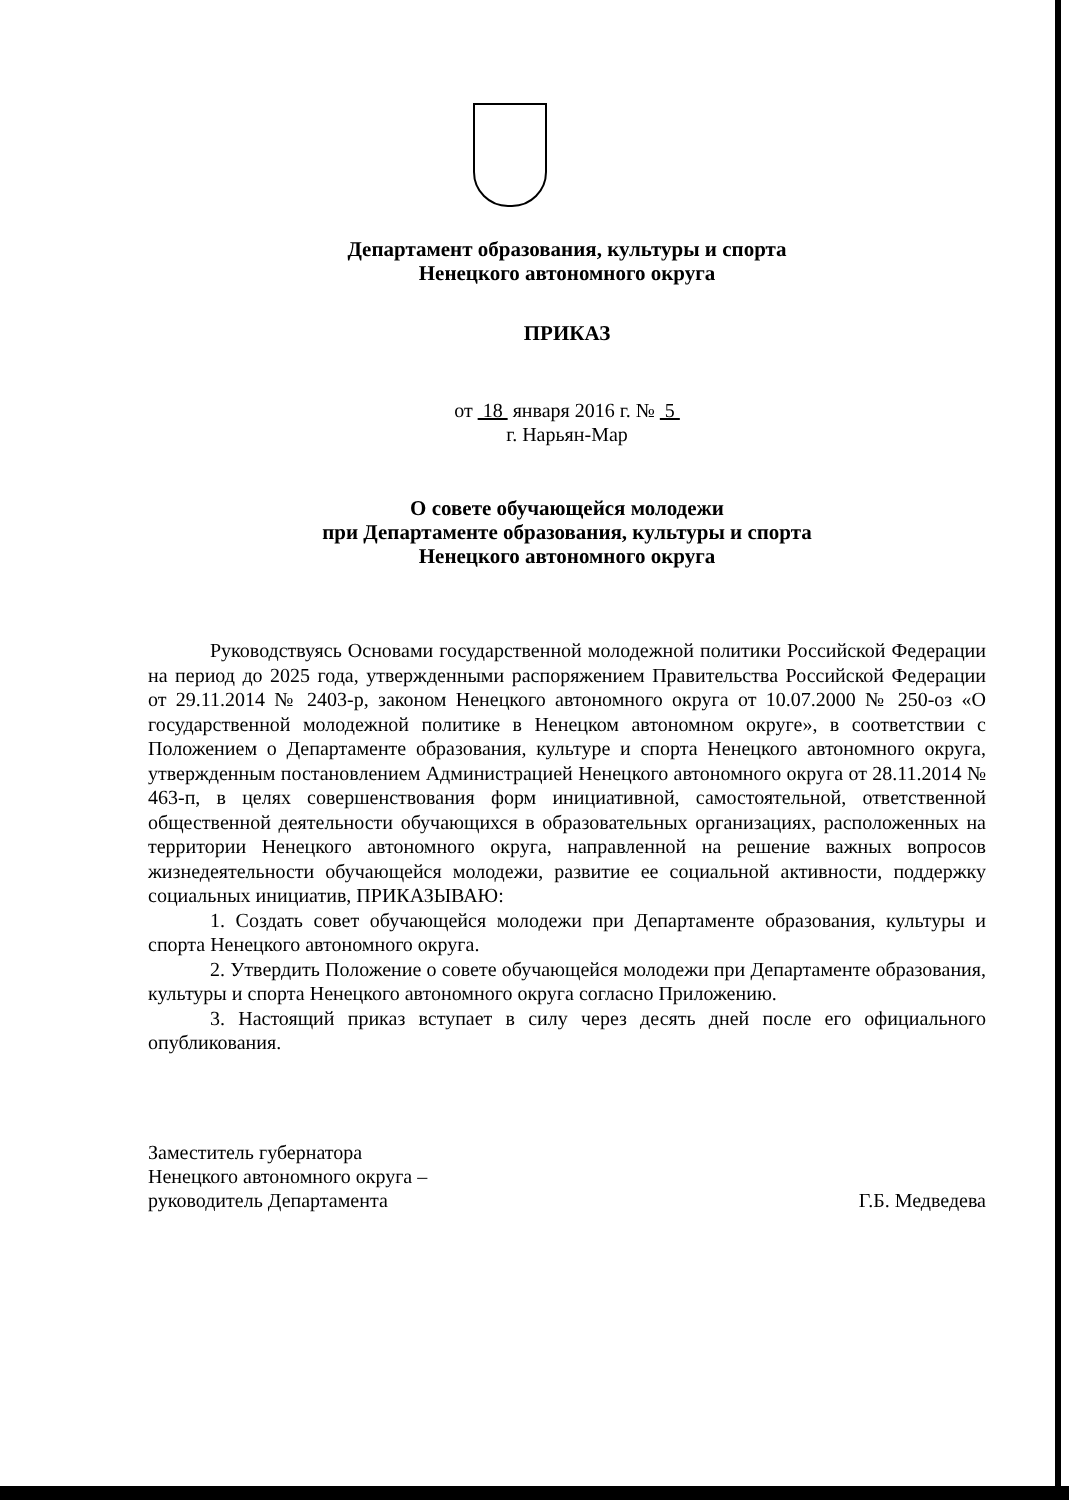Департамент образования, культуры и спорта
Ненецкого автономного округа
ПРИКАЗ
от 18 января 2016 г. № 5
г. Нарьян-Мар
О совете обучающейся молодежи
при Департаменте образования, культуры и спорта
Ненецкого автономного округа
Руководствуясь Основами государственной молодежной политики Российской Федерации на период до 2025 года, утвержденными распоряжением Правительства Российской Федерации от 29.11.2014 № 2403-р, законом Ненецкого автономного округа от 10.07.2000 № 250-оз «О государственной молодежной политике в Ненецком автономном округе», в соответствии с Положением о Департаменте образования, культуре и спорта Ненецкого автономного округа, утвержденным постановлением Администрацией Ненецкого автономного округа от 28.11.2014 № 463-п, в целях совершенствования форм инициативной, самостоятельной, ответственной общественной деятельности обучающихся в образовательных организациях, расположенных на территории Ненецкого автономного округа, направленной на решение важных вопросов жизнедеятельности обучающейся молодежи, развитие ее социальной активности, поддержку социальных инициатив, ПРИКАЗЫВАЮ:
1. Создать совет обучающейся молодежи при Департаменте образования, культуры и спорта Ненецкого автономного округа.
2. Утвердить Положение о совете обучающейся молодежи при Департаменте образования, культуры и спорта Ненецкого автономного округа согласно Приложению.
3. Настоящий приказ вступает в силу через десять дней после его официального опубликования.
Заместитель губернатора
Ненецкого автономного округа –
руководитель Департамента
Г.Б. Медведева